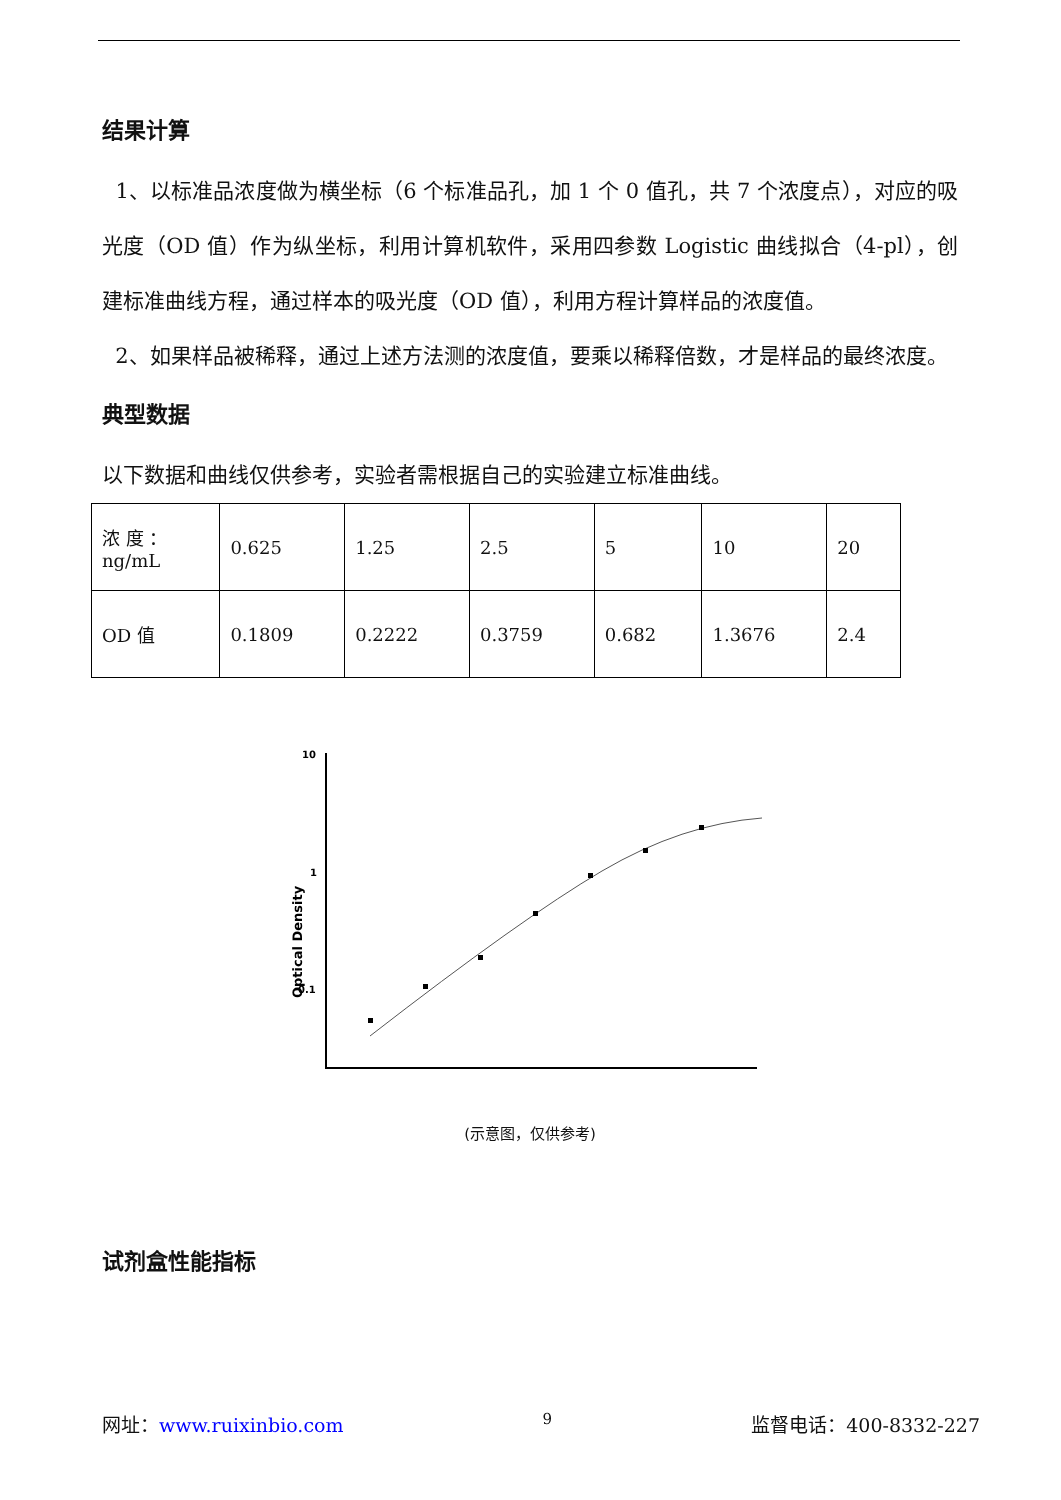结果计算
1、以标准品浓度做为横坐标（6 个标准品孔，加 1 个 0 值孔，共 7 个浓度点），对应的吸光度（OD 值）作为纵坐标，利用计算机软件，采用四参数 Logistic 曲线拟合（4-pl），创建标准曲线方程，通过样本的吸光度（OD 值），利用方程计算样品的浓度值。
2、如果样品被稀释，通过上述方法测的浓度值，要乘以稀释倍数，才是样品的最终浓度。
典型数据
以下数据和曲线仅供参考，实验者需根据自己的实验建立标准曲线。
| 浓 度 ： ng/mL | 0.625 | 1.25 | 2.5 | 5 | 10 | 20 |
| OD 值 | 0.1809 | 0.2222 | 0.3759 | 0.682 | 1.3676 | 2.4 |
Optical Density
10
1
0.1
(示意图，仅供参考)
试剂盒性能指标
网址：www.ruixinbio.com 9 监督电话：400-8332-227